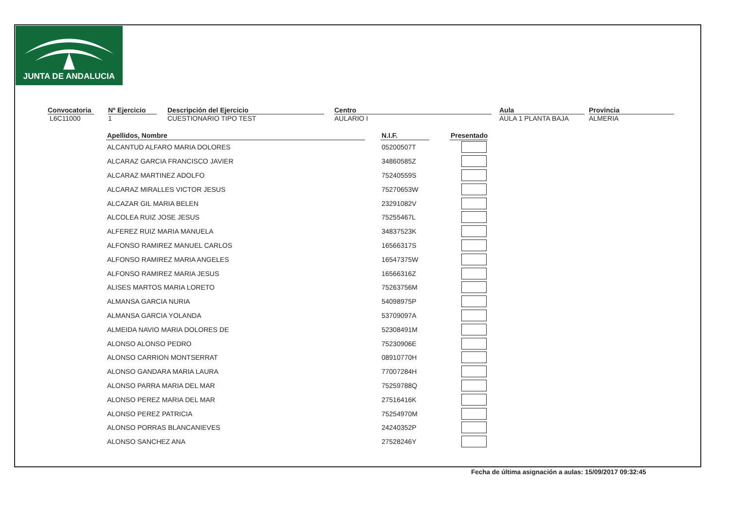JUNTA DE ANDALUCIA
Convocatoria
L6C11000
Nº Ejercicio
1
Descripción del Ejercicio
CUESTIONARIO TIPO TEST
Centro
AULARIO I
Aula
AULA 1 PLANTA BAJA
Provincia
ALMERIA
| Apellidos, Nombre | | N.I.F. | | Presentado |
| --- | --- | --- | --- | --- |
| ALCANTUD ALFARO MARIA DOLORES | | 05200507T | | |
| ALCARAZ GARCIA FRANCISCO JAVIER | | 34860585Z | | |
| ALCARAZ MARTINEZ ADOLFO | | 75240559S | | |
| ALCARAZ MIRALLES VICTOR JESUS | | 75270653W | | |
| ALCAZAR GIL MARIA BELEN | | 23291082V | | |
| ALCOLEA RUIZ JOSE JESUS | | 75255467L | | |
| ALFEREZ RUIZ MARIA MANUELA | | 34837523K | | |
| ALFONSO RAMIREZ MANUEL CARLOS | | 16566317S | | |
| ALFONSO RAMIREZ MARIA ANGELES | | 16547375W | | |
| ALFONSO RAMIREZ MARIA JESUS | | 16566316Z | | |
| ALISES MARTOS MARIA LORETO | | 75263756M | | |
| ALMANSA GARCIA NURIA | | 54098975P | | |
| ALMANSA GARCIA YOLANDA | | 53709097A | | |
| ALMEIDA NAVIO MARIA DOLORES DE | | 52308491M | | |
| ALONSO ALONSO PEDRO | | 75230906E | | |
| ALONSO CARRION MONTSERRAT | | 08910770H | | |
| ALONSO GANDARA MARIA LAURA | | 77007284H | | |
| ALONSO PARRA MARIA DEL MAR | | 75259788Q | | |
| ALONSO PEREZ MARIA DEL MAR | | 27516416K | | |
| ALONSO PEREZ PATRICIA | | 75254970M | | |
| ALONSO PORRAS BLANCANIEVES | | 24240352P | | |
| ALONSO SANCHEZ ANA | | 27528246Y | | |
Fecha de última asignación a aulas: 15/09/2017 09:32:45